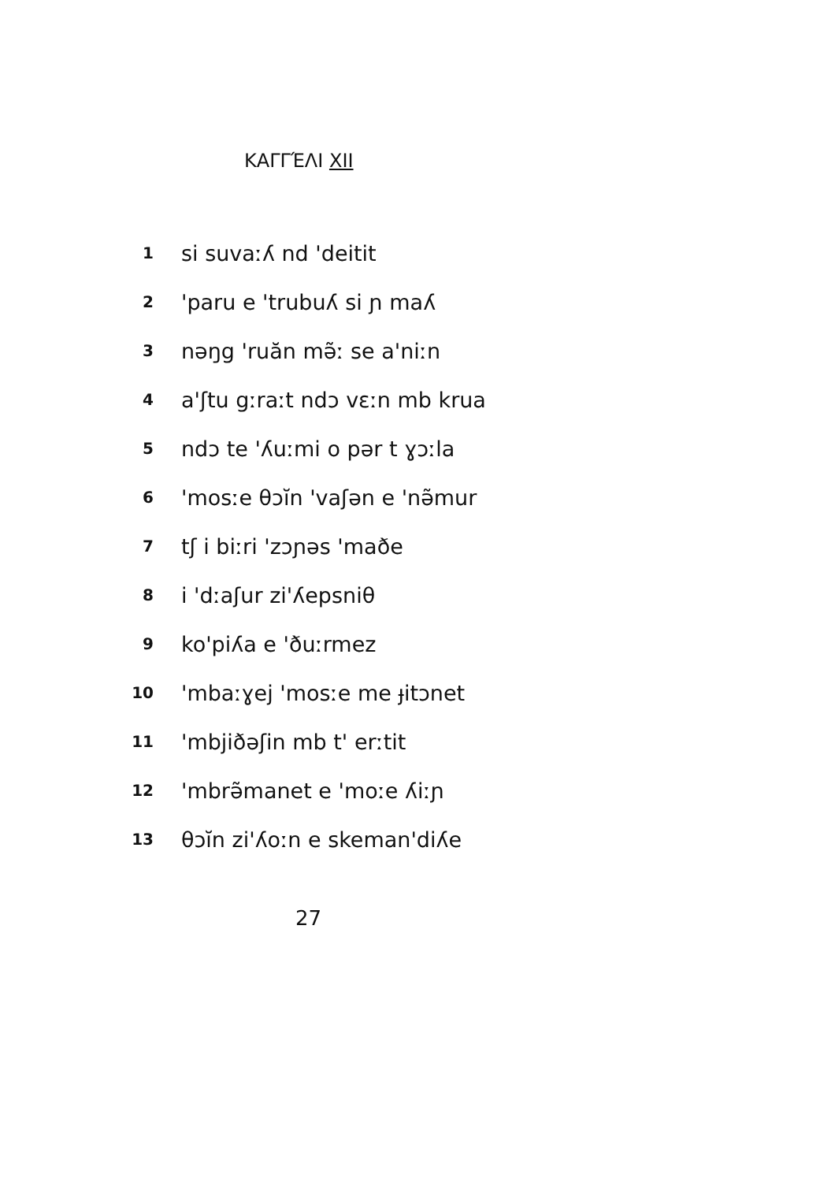ΚΑΓΓΈΛΙ XII
1 si suvaːʎ nd 'deitit
2 'paru e 'trubuʎ si ɲ maʎ
3 nəŋg 'ruăn mə̃ː se a'niːn
4 a'ʃtu gːraːt ndɔ vɛːn mb krua
5 ndɔ te 'ʎuːmi o pər t ɣɔːla
6 'mosːe θɔĭn 'vaʃən e 'nə̃mur
7 tʃ i biːri 'zɔɲəs 'maðe
8 i 'dːaʃur zi'ʎepsniθ
9 ko'piʎa e 'ðuːrmez
10 'mbaːɣej 'mosːe me ɟitɔnet
11 'mbjiðəʃin mb t' erːtit
12 'mbrə̃manet e 'moːe ʎiːɲ
13 θɔĭn zi'ʎoːn e skeman'diʎe
27